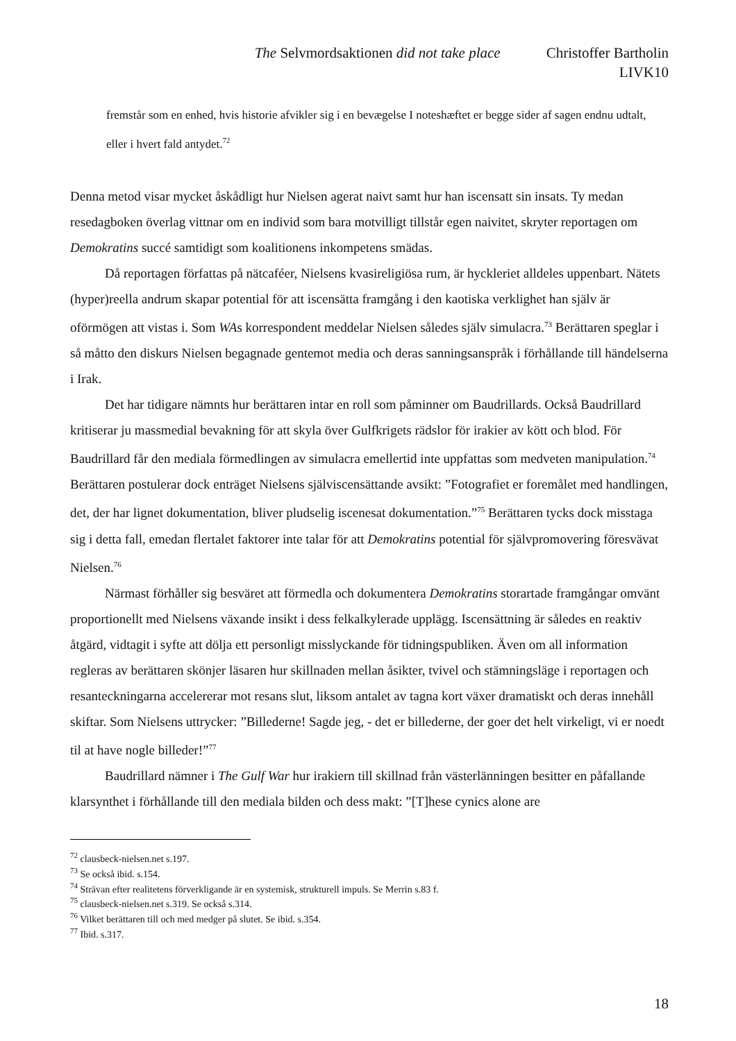The Selvmordsaktionen did not take place Christoffer Bartholin
LIVK10
fremstår som en enhed, hvis historie afvikler sig i en bevægelse I noteshæftet er begge sider af sagen endnu udtalt, eller i hvert fald antydet.<sup>72</sup>
Denna metod visar mycket åskådligt hur Nielsen agerat naivt samt hur han iscensatt sin insats. Ty medan resedagboken överlag vittnar om en individ som bara motvilligt tillstår egen naivitet, skryter reportagen om Demokratins succé samtidigt som koalitionens inkompetens smädas.
Då reportagen författas på nätcaféer, Nielsens kvasireligiösa rum, är hyckleriet alldeles uppenbart. Nätets (hyper)reella andrum skapar potential för att iscensätta framgång i den kaotiska verklighet han själv är oförmögen att vistas i. Som WAs korrespondent meddelar Nielsen således själv simulacra.<sup>73</sup> Berättaren speglar i så måtto den diskurs Nielsen begagnade gentemot media och deras sanningsanspråk i förhållande till händelserna i Irak.
Det har tidigare nämnts hur berättaren intar en roll som påminner om Baudrillards. Också Baudrillard kritiserar ju massmedial bevakning för att skyla över Gulfkrigets rädslor för irakier av kött och blod. För Baudrillard får den mediala förmedlingen av simulacra emellertid inte uppfattas som medveten manipulation.<sup>74</sup> Berättaren postulerar dock enträget Nielsens själviscensättande avsikt: ”Fotografiet er foremålet med handlingen, det, der har lignet dokumentation, bliver pludselig iscenesat dokumentation.”<sup>75</sup> Berättaren tycks dock misstaga sig i detta fall, emedan flertalet faktorer inte talar för att Demokratins potential för självpromovering föresvävat Nielsen.<sup>76</sup>
Närmast förhåller sig besväret att förmedla och dokumentera Demokratins storartade framgångar omvänt proportionellt med Nielsens växande insikt i dess felkalkylerade upplägg. Iscensättning är således en reaktiv åtgärd, vidtagit i syfte att dölja ett personligt misslyckande för tidningspubliken. Även om all information regleras av berättaren skönjer läsaren hur skillnaden mellan åsikter, tvivel och stämningsläge i reportagen och resanteckningarna accelererar mot resans slut, liksom antalet av tagna kort växer dramatiskt och deras innehåll skiftar. Som Nielsens uttrycker: ”Billederne! Sagde jeg, - det er billederne, der goer det helt virkeligt, vi er noedt til at have nogle billeder!”<sup>77</sup>
Baudrillard nämner i The Gulf War hur irakiern till skillnad från västerlänningen besitter en påfallande klarsynthet i förhållande till den mediala bilden och dess makt: ”[T]hese cynics alone are
<sup>72</sup> clausbeck-nielsen.net s.197.
<sup>73</sup> Se också ibid. s.154.
<sup>74</sup> Strävan efter realitetens förverkligande är en systemisk, strukturell impuls. Se Merrin s.83 f.
<sup>75</sup> clausbeck-nielsen.net s.319. Se också s.314.
<sup>76</sup> Vilket berättaren till och med medger på slutet. Se ibid. s.354.
<sup>77</sup> Ibid. s.317.
18